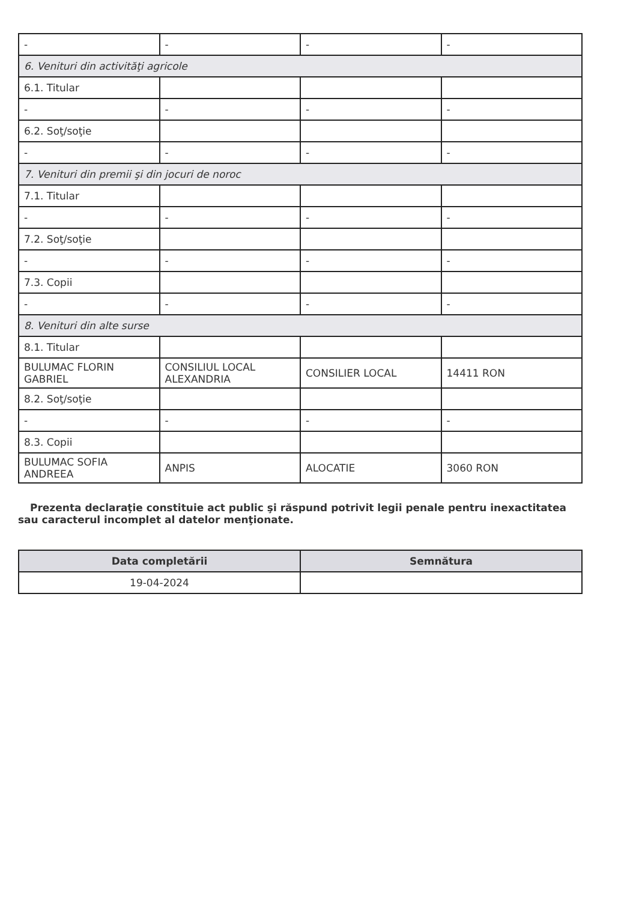| - | - | - | - |
| 6. Venituri din activităţi agricole | | | |
| 6.1. Titular | | | |
| - | - | - | - |
| 6.2. Soţ/soţie | | | |
| - | - | - | - |
| 7. Venituri din premii şi din jocuri de noroc | | | |
| 7.1. Titular | | | |
| - | - | - | - |
| 7.2. Soţ/soţie | | | |
| - | - | - | - |
| 7.3. Copii | | | |
| - | - | - | - |
| 8. Venituri din alte surse | | | |
| 8.1. Titular | | | |
| BULUMAC FLORIN GABRIEL | CONSILIUL LOCAL ALEXANDRIA | CONSILIER LOCAL | 14411 RON |
| 8.2. Soţ/soţie | | | |
| - | - | - | - |
| 8.3. Copii | | | |
| BULUMAC SOFIA ANDREEA | ANPIS | ALOCATIE | 3060 RON |
Prezenta declaraţie constituie act public şi răspund potrivit legii penale pentru inexactitatea sau caracterul incomplet al datelor menţionate.
| Data completării | Semnătura |
| --- | --- |
| 19-04-2024 | |